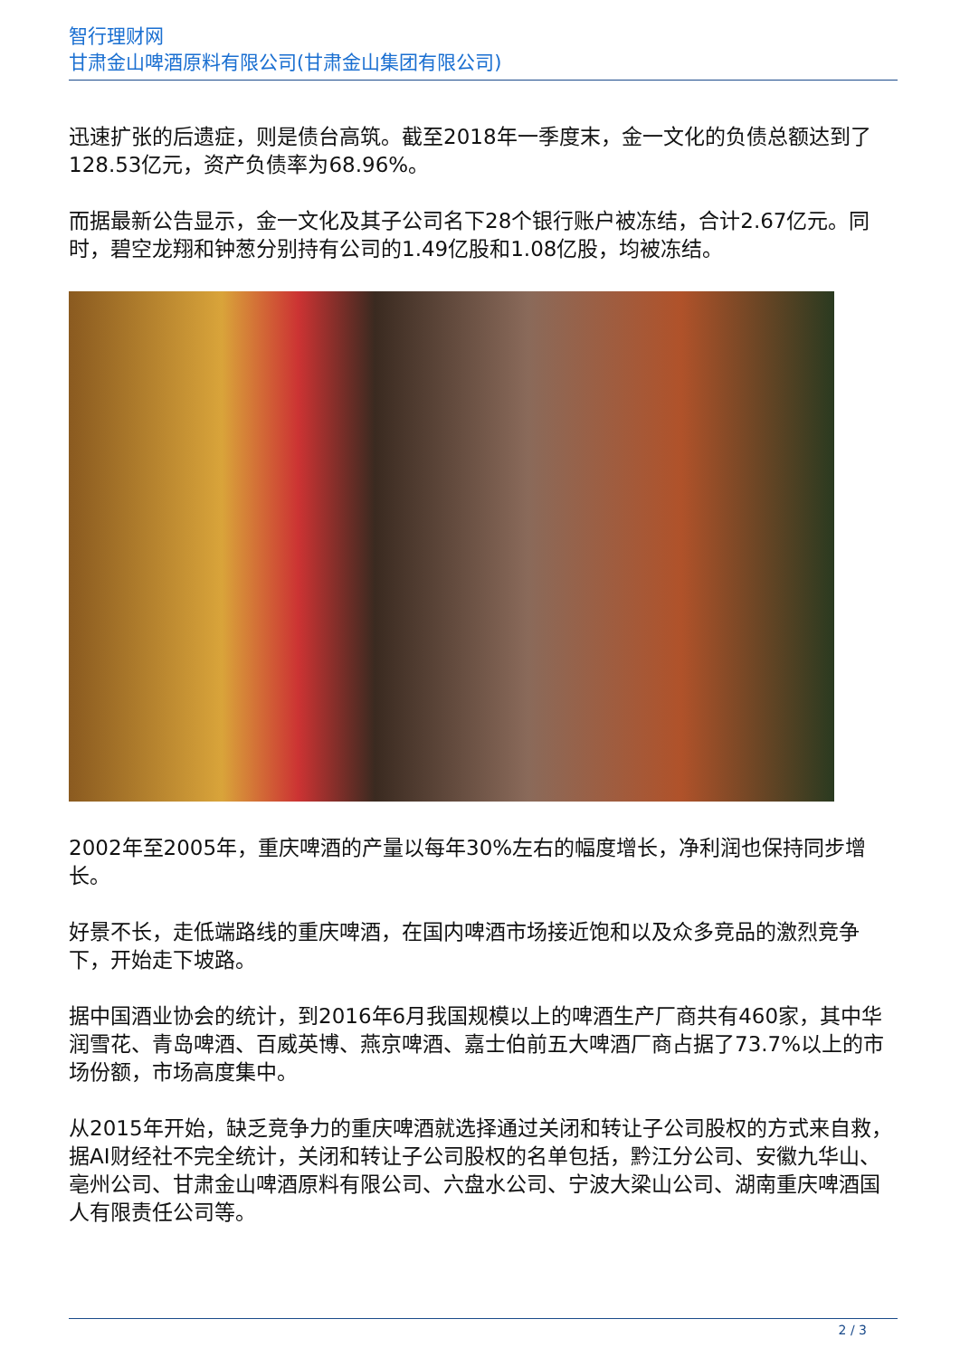智行理财网
甘肃金山啤酒原料有限公司(甘肃金山集团有限公司)
迅速扩张的后遗症，则是债台高筑。截至2018年一季度末，金一文化的负债总额达到了128.53亿元，资产负债率为68.96%。
而据最新公告显示，金一文化及其子公司名下28个银行账户被冻结，合计2.67亿元。同时，碧空龙翔和钟葱分别持有公司的1.49亿股和1.08亿股，均被冻结。
2002年至2005年，重庆啤酒的产量以每年30%左右的幅度增长，净利润也保持同步增长。
好景不长，走低端路线的重庆啤酒，在国内啤酒市场接近饱和以及众多竞品的激烈竞争下，开始走下坡路。
据中国酒业协会的统计，到2016年6月我国规模以上的啤酒生产厂商共有460家，其中华润雪花、青岛啤酒、百威英博、燕京啤酒、嘉士伯前五大啤酒厂商占据了73.7%以上的市场份额，市场高度集中。
从2015年开始，缺乏竞争力的重庆啤酒就选择通过关闭和转让子公司股权的方式来自救，据AI财经社不完全统计，关闭和转让子公司股权的名单包括，黔江分公司、安徽九华山、亳州公司、甘肃金山啤酒原料有限公司、六盘水公司、宁波大梁山公司、湖南重庆啤酒国人有限责任公司等。
2 / 3